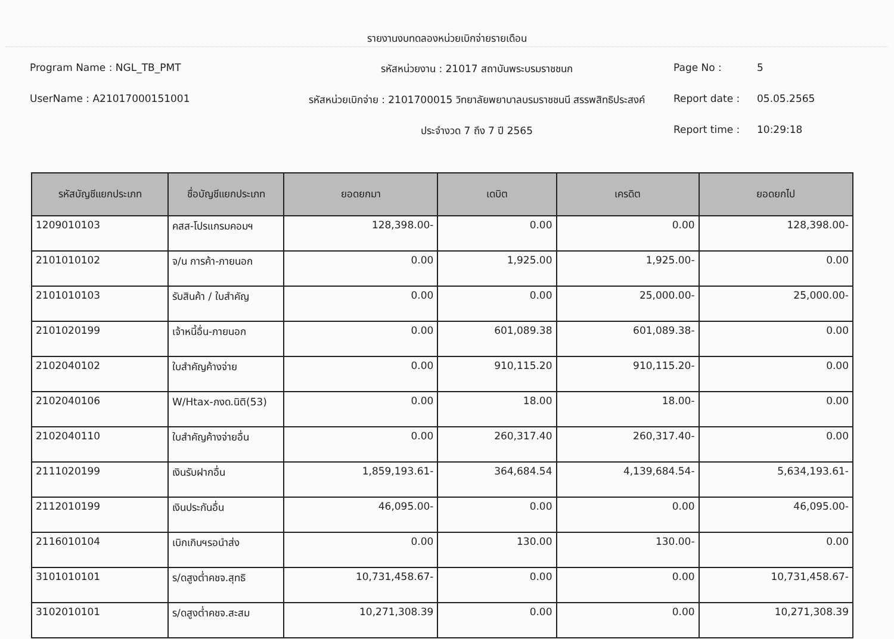รายงานงบทดลองหน่วยเบิกจ่ายรายเดือน
Program Name : NGL_TB_PMT
รหัสหน่วยงาน : 21017 สถาบันพระบรมราชชนก
Page No :
5
UserName : A21017000151001
รหัสหน่วยเบิกจ่าย : 2101700015 วิทยาลัยพยาบาลบรมราชชนนี สรรพสิทธิประสงค์
Report date :
05.05.2565
ประจำงวด 7 ถึง 7 ปี 2565
Report time :
10:29:18
| รหัสบัญชีแยกประเภท | ชื่อบัญชีแยกประเภท | ยอดยกมา | เดบิต | เครดิต | ยอดยกไป |
| --- | --- | --- | --- | --- | --- |
| 1209010103 | คสส-โปรแกรมคอมฯ | 128,398.00- | 0.00 | 0.00 | 128,398.00- |
| 2101010102 | จ/น การค้า-ภายนอก | 0.00 | 1,925.00 | 1,925.00- | 0.00 |
| 2101010103 | รับสินค้า / ใบสำคัญ | 0.00 | 0.00 | 25,000.00- | 25,000.00- |
| 2101020199 | เจ้าหนี้อื่น-ภายนอก | 0.00 | 601,089.38 | 601,089.38- | 0.00 |
| 2102040102 | ใบสำคัญค้างจ่าย | 0.00 | 910,115.20 | 910,115.20- | 0.00 |
| 2102040106 | W/Htax-ภงด.นิติ(53) | 0.00 | 18.00 | 18.00- | 0.00 |
| 2102040110 | ใบสำคัญค้างจ่ายอื่น | 0.00 | 260,317.40 | 260,317.40- | 0.00 |
| 2111020199 | เงินรับฝากอื่น | 1,859,193.61- | 364,684.54 | 4,139,684.54- | 5,634,193.61- |
| 2112010199 | เงินประกันอื่น | 46,095.00- | 0.00 | 0.00 | 46,095.00- |
| 2116010104 | เบิกเกินฯรอนำส่ง | 0.00 | 130.00 | 130.00- | 0.00 |
| 3101010101 | ร/ดสูงต่ำคชจ.สุทธิ | 10,731,458.67- | 0.00 | 0.00 | 10,731,458.67- |
| 3102010101 | ร/ดสูงต่ำคชจ.สะสม | 10,271,308.39 | 0.00 | 0.00 | 10,271,308.39 |